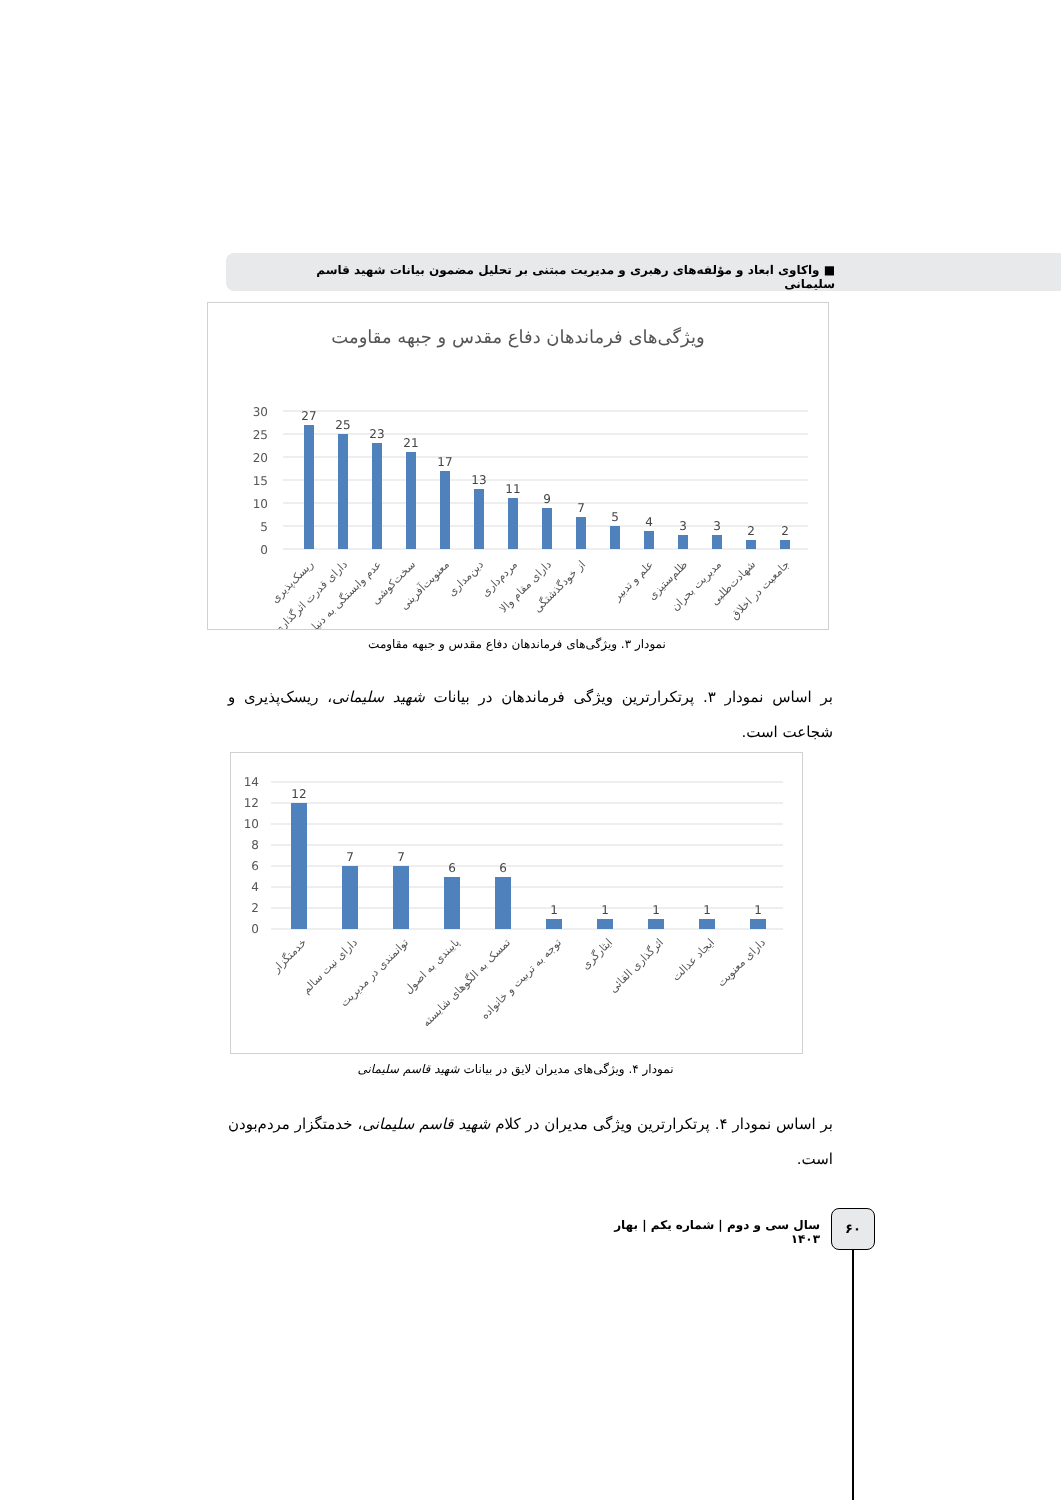■ واکاوی ابعاد و مؤلفه‌های رهبری و مدیریت مبتنی بر تحلیل مضمون بیانات شهید قاسم سلیمانی
ویژگی‌های فرماندهان دفاع مقدس و جبهه مقاومت
30
25
20
15
10
5
0
27
25
23
21
17
13
11
9
7
5
4
3
3
2
2
ریسک‌پذیری
دارای قدرت اثرگذاری
عدم وابستگی به دنیا
سخت‌کوشی
معنویت‌آفرینی
دین‌مداری
مردم‌داری
دارای مقام والا
از خودگذشتگی
علم و تدبیر
ظلم‌ستیزی
مدیریت بحران
شهادت‌طلبی
جامعیت در اخلاق
نمودار ۳. ویژگی‌های فرماندهان دفاع مقدس و جبهه مقاومت
بر اساس نمودار ۳. پرتکرارترین ویژگی فرماندهان در بیانات شهید سلیمانی، ریسک‌پذیری و شجاعت است.
14
12
10
8
6
4
2
0
12
7
7
6
6
1
1
1
1
1
خدمتگزار
دارای نیت سالم
توانمندی در مدیریت
پایبندی به اصول
تمسک به الگوهای شایسته
توجه به تربیت و خانواده
ایثارگری
اثرگذاری القائی
ایجاد عدالت
دارای معنویت
نمودار ۴. ویژگی‌های مدیران لایق در بیانات شهید قاسم سلیمانی
بر اساس نمودار ۴. پرتکرارترین ویژگی مدیران در کلام شهید قاسم سلیمانی، خدمتگزار مردم‌بودن است.
سال سی و دوم | شماره یکم | بهار ۱۴۰۳
۶۰